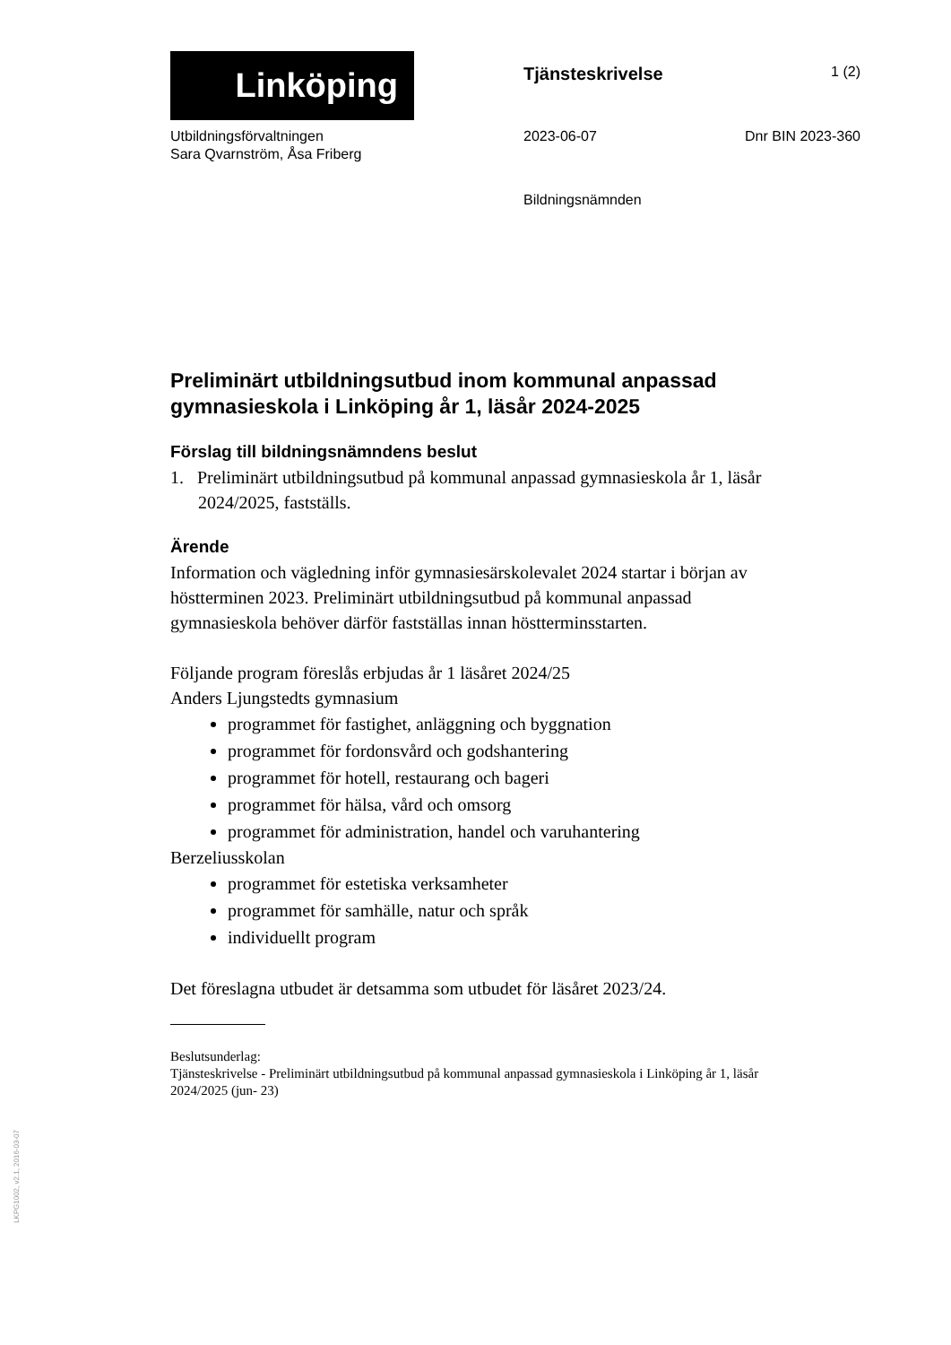Linköping
Tjänsteskrivelse
1 (2)
Utbildningsförvaltningen
Sara Qvarnström, Åsa Friberg
2023-06-07 Dnr BIN 2023-360
Bildningsnämnden
Preliminärt utbildningsutbud inom kommunal anpassad gymnasieskola i Linköping år 1, läsår 2024-2025
Förslag till bildningsnämndens beslut
1. Preliminärt utbildningsutbud på kommunal anpassad gymnasieskola år 1, läsår 2024/2025, fastställs.
Ärende
Information och vägledning inför gymnasiesärskolevalet 2024 startar i början av höstterminen 2023. Preliminärt utbildningsutbud på kommunal anpassad gymnasieskola behöver därför fastställas innan höstterminsstarten.
Följande program föreslås erbjudas år 1 läsåret 2024/25
Anders Ljungstedts gymnasium
programmet för fastighet, anläggning och byggnation
programmet för fordonsvård och godshantering
programmet för hotell, restaurang och bageri
programmet för hälsa, vård och omsorg
programmet för administration, handel och varuhantering
Berzeliusskolan
programmet för estetiska verksamheter
programmet för samhälle, natur och språk
individuellt program
Det föreslagna utbudet är detsamma som utbudet för läsåret 2023/24.
Beslutsunderlag:
Tjänsteskrivelse - Preliminärt utbildningsutbud på kommunal anpassad gymnasieskola i Linköping år 1, läsår 2024/2025 (jun- 23)
LKPG1002, v2.1, 2016-03-07